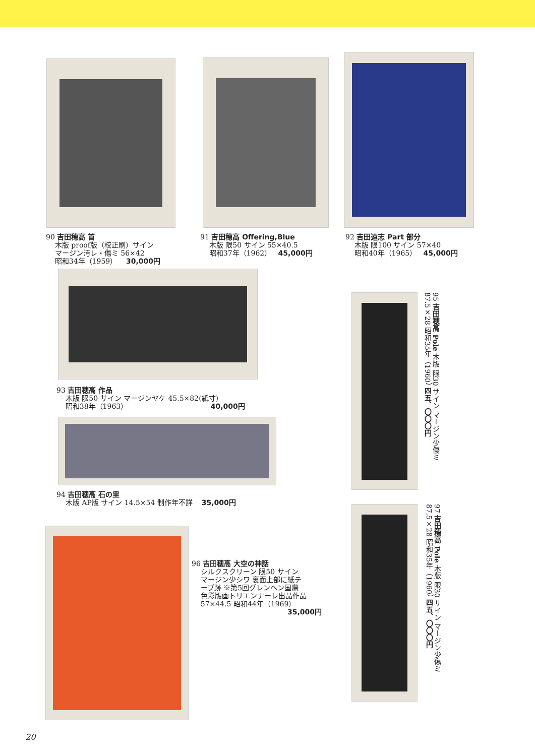90 吉田穂高 首
木版 proof版（校正刷）サイン
マージン汚レ・傷ミ 56×42
昭和34年（1959） 30,000円
91 吉田穂高 Offering,Blue
木版 限50 サイン 55×40.5
昭和37年（1962） 45,000円
92 吉田遠志 Part 部分
木版 限100 サイン 57×40
昭和40年（1965） 45,000円
93 吉田穂高 作品
木版 限50 サイン マージンヤケ 45.5×82(紙寸)
昭和38年（1963） 40,000円
94 吉田穂高 石の里
木版 AP版 サイン 14.5×54 制作年不詳 35,000円
96 吉田穂高 大空の神話
シルクスクリーン 限50 サイン
マージン少シワ 裏面上部に紙テ
ープ跡 ※第5回グレンヘン国際
色彩版画トリエンナーレ出品作品
57×44.5 昭和44年（1969）
35,000円
95 吉田穂高 Pole 木版 限30 サイン マージン少傷ミ 87.5×28 昭和35年（1960） 四五、〇〇〇円
97 吉田穂高 Pole 木版 限30 サイン マージン少傷ミ 87.5×28 昭和35年（1960） 四五、〇〇〇円
20